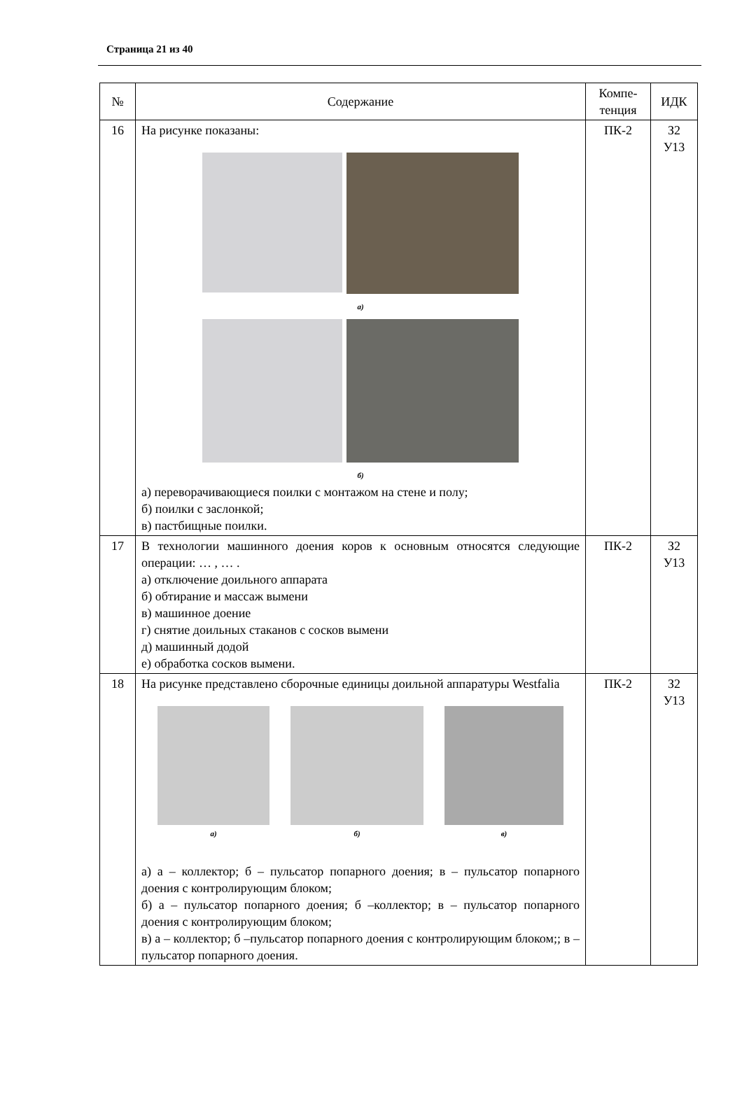Страница 21 из 40
| № | Содержание | Компе- тенция | ИДК |
| --- | --- | --- | --- |
| 16 | На рисунке показаны: а) б) а) переворачивающиеся поилки с монтажом на стене и полу; б) поилки с заслонкой; в) пастбищные поилки. | ПК-2 | З2 У13 |
| 17 | В технологии машинного доения коров к основным относятся следующие операции: … , … . а) отключение доильного аппарата б) обтирание и массаж вымени в) машинное доение г) снятие доильных стаканов с сосков вымени д) машинный додой е) обработка сосков вымени. | ПК-2 | З2 У13 |
| 18 | На рисунке представлено сборочные единицы доильной аппаратуры Westfalia а) б) в) а) а – коллектор; б – пульсатор попарного доения; в – пульсатор попарного доения с контролирующим блоком; б) а – пульсатор попарного доения; б –коллектор; в – пульсатор попарного доения с контролирующим блоком; в) а – коллектор; б –пульсатор попарного доения с контролирующим блоком;; в – пульсатор попарного доения. | ПК-2 | З2 У13 |